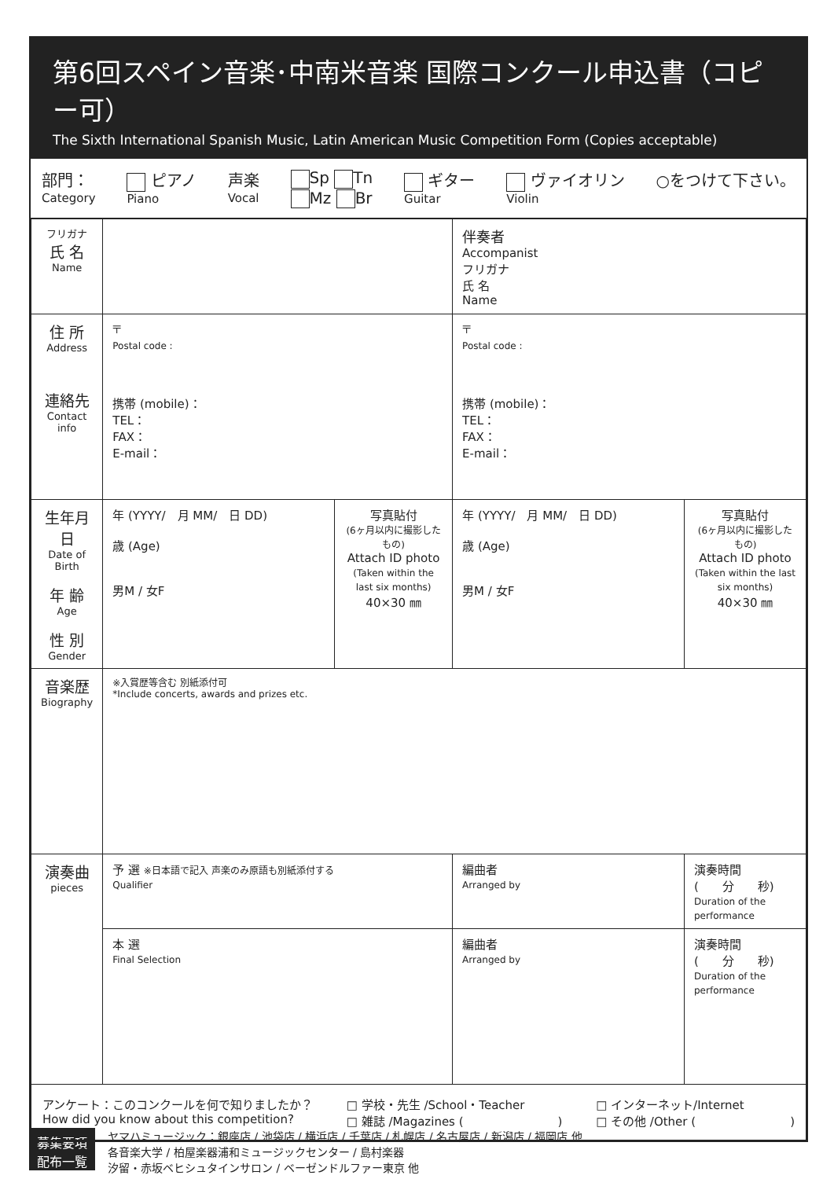第6回スペイン音楽･中南米音楽 国際コンクール申込書（コピー可）
The Sixth International Spanish Music, Latin American Music Competition Form (Copies acceptable)
部門：
Category ピアノ
Piano 声楽
Vocal Sp Tn
Mz Br ギター
Guitar ヴァイオリン
Violin ○をつけて下さい。
| フリガナ 氏 名 Name | | | 伴奏者 Accompanist フリガナ 氏 名 Name | |
| 住 所 Address 連絡先 Contact info | 〒 Postal code : 携帯 (mobile)： TEL： FAX： E-mail： | | 〒 Postal code : 携帯 (mobile)： TEL： FAX： E-mail： | |
| 生年月日 Date of Birth 年 齢 Age 性 別 Gender | 年 (YYYY/ 月 MM/ 日 DD) 歳 (Age) 男M / 女F | 写真貼付 (6ヶ月以内に撮影したもの) Attach ID photo (Taken within the last six months) 40×30 ㎜ | 年 (YYYY/ 月 MM/ 日 DD) 歳 (Age) 男M / 女F | 写真貼付 (6ヶ月以内に撮影したもの) Attach ID photo (Taken within the last six months) 40×30 ㎜ |
| 音楽歴 Biography | ※入賞歴等含む 別紙添付可 *Include concerts, awards and prizes etc. | | | |
| 演奏曲 pieces | 予 選 ※日本語で記入 声楽のみ原語も別紙添付する Qualifier | | 編曲者 Arranged by | 演奏時間 ( 分 秒) Duration of the performance |
| | 本 選 Final Selection | | 編曲者 Arranged by | 演奏時間 ( 分 秒) Duration of the performance |
| アンケート：このコンクールを何で知りましたか？ How did you know about this competition? □ 学校・先生 /School・Teacher □ 雑誌 /Magazines ( ) □ インターネット/Internet □ その他 /Other ( ) | | | | |
募集要項
配布一覧
ヤマハミュージック：銀座店 / 池袋店 / 横浜店 / 千葉店 / 札幌店 / 名古屋店 / 新潟店 / 福岡店 他
各音楽大学 / 柏屋楽器浦和ミュージックセンター / 島村楽器
汐留・赤坂ベヒシュタインサロン / ベーゼンドルファー東京 他